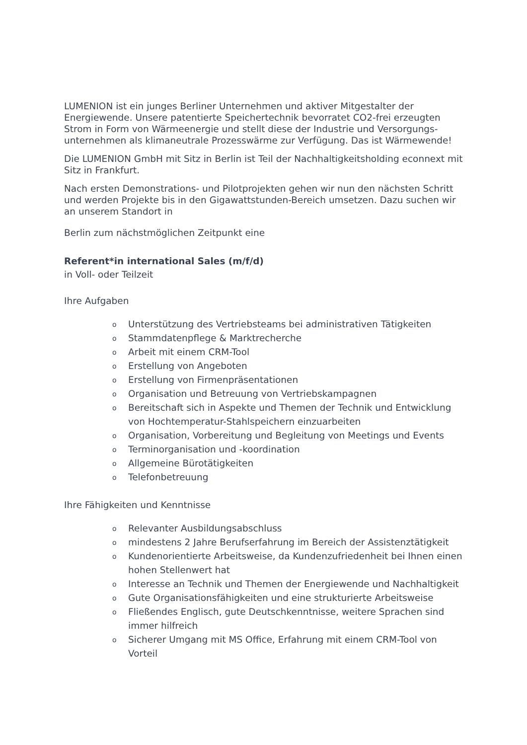LUMENION ist ein junges Berliner Unternehmen und aktiver Mitgestalter der Energiewende. Unsere patentierte Speichertechnik bevorratet CO2-frei erzeugten Strom in Form von Wärmeenergie und stellt diese der Industrie und Versorgungs-unternehmen als klimaneutrale Prozesswärme zur Verfügung. Das ist Wärmewende!
Die LUMENION GmbH mit Sitz in Berlin ist Teil der Nachhaltigkeitsholding econnext mit Sitz in Frankfurt.
Nach ersten Demonstrations- und Pilotprojekten gehen wir nun den nächsten Schritt und werden Projekte bis in den Gigawattstunden-Bereich umsetzen. Dazu suchen wir an unserem Standort in
Berlin zum nächstmöglichen Zeitpunkt eine
Referent*in international Sales (m/f/d)
in Voll- oder Teilzeit
Ihre Aufgaben
o Unterstützung des Vertriebsteams bei administrativen Tätigkeiten
o Stammdatenpflege & Marktrecherche
o Arbeit mit einem CRM-Tool
o Erstellung von Angeboten
o Erstellung von Firmenpräsentationen
o Organisation und Betreuung von Vertriebskampagnen
o Bereitschaft sich in Aspekte und Themen der Technik und Entwicklung von Hochtemperatur-Stahlspeichern einzuarbeiten
o Organisation, Vorbereitung und Begleitung von Meetings und Events
o Terminorganisation und -koordination
o Allgemeine Bürotätigkeiten
o Telefonbetreuung
Ihre Fähigkeiten und Kenntnisse
o Relevanter Ausbildungsabschluss
omindestens 2 Jahre Berufserfahrung im Bereich der Assistenztätigkeit
o Kundenorientierte Arbeitsweise, da Kundenzufriedenheit bei Ihnen einen hohen Stellenwert hat
o Interesse an Technik und Themen der Energiewende und Nachhaltigkeit
o Gute Organisationsfähigkeiten und eine strukturierte Arbeitsweise
o Fließendes Englisch, gute Deutschkenntnisse, weitere Sprachen sind immer hilfreich
o Sicherer Umgang mit MS Office, Erfahrung mit einem CRM-Tool von Vorteil